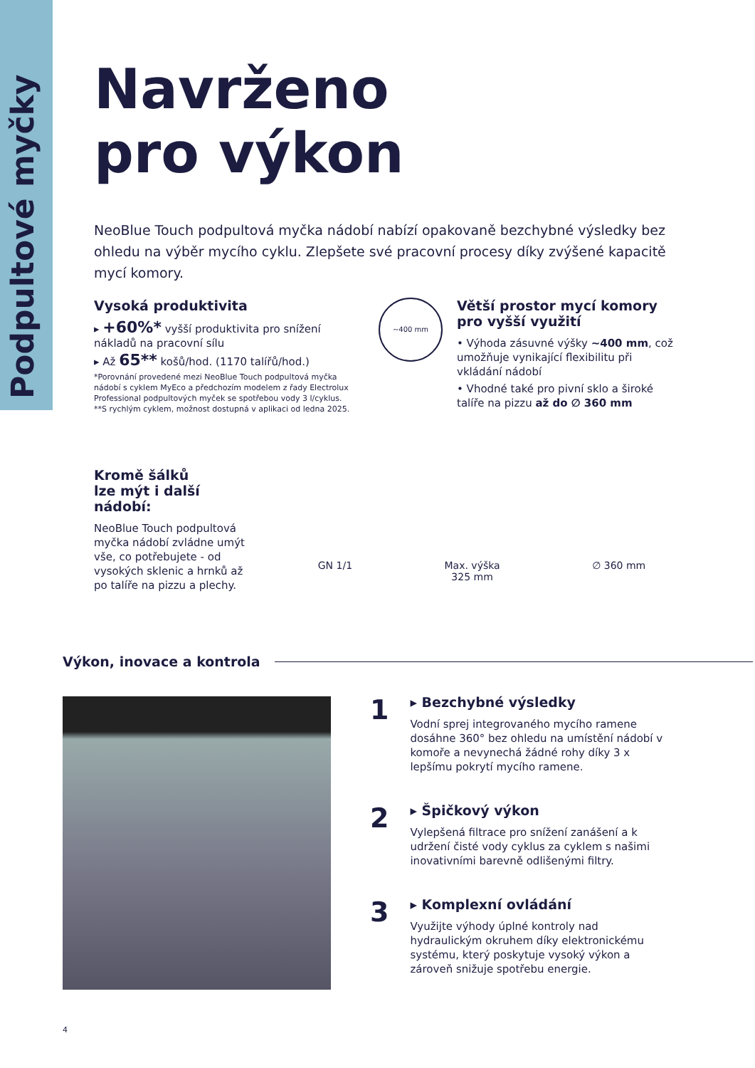Podpultové myčky
Navrženo
pro výkon
NeoBlue Touch podpultová myčka nádobí nabízí opakovaně bezchybné výsledky bez ohledu na výběr mycího cyklu. Zlepšete své pracovní procesy díky zvýšené kapacitě mycí komory.
Vysoká produktivita
▸ +60%* vyšší produktivita pro snížení nákladů na pracovní sílu
▸ Až 65** košů/hod. (1170 talířů/hod.)
*Porovnání provedené mezi NeoBlue Touch podpultová myčka nádobí s cyklem MyEco a předchozím modelem z řady Electrolux Professional podpultových myček se spotřebou vody 3 l/cyklus.
**S rychlým cyklem, možnost dostupná v aplikaci od ledna 2025.
~400 mm
Větší prostor mycí komory pro vyšší využití
• Výhoda zásuvné výšky ~400 mm, což umožňuje vynikající flexibilitu při vkládání nádobí
• Vhodné také pro pivní sklo a široké talíře na pizzu až do ∅ 360 mm
Kromě šálků
lze mýt i další nádobí:
NeoBlue Touch podpultová myčka nádobí zvládne umýt vše, co potřebujete - od vysokých sklenic a hrnků až po talíře na pizzu a plechy.
GN 1/1 Max. výška
325 mm ∅ 360 mm
Výkon, inovace a kontrola
1
▸ Bezchybné výsledky
Vodní sprej integrovaného mycího ramene dosáhne 360° bez ohledu na umístění nádobí v komoře a nevynechá žádné rohy díky 3 x lepšímu pokrytí mycího ramene.
2
▸ Špičkový výkon
Vylepšená filtrace pro snížení zanášení a k udržení čisté vody cyklus za cyklem s našimi inovativními barevně odlišenými filtry.
3
▸ Komplexní ovládání
Využijte výhody úplné kontroly nad hydraulickým okruhem díky elektronickému systému, který poskytuje vysoký výkon a zároveň snižuje spotřebu energie.
4